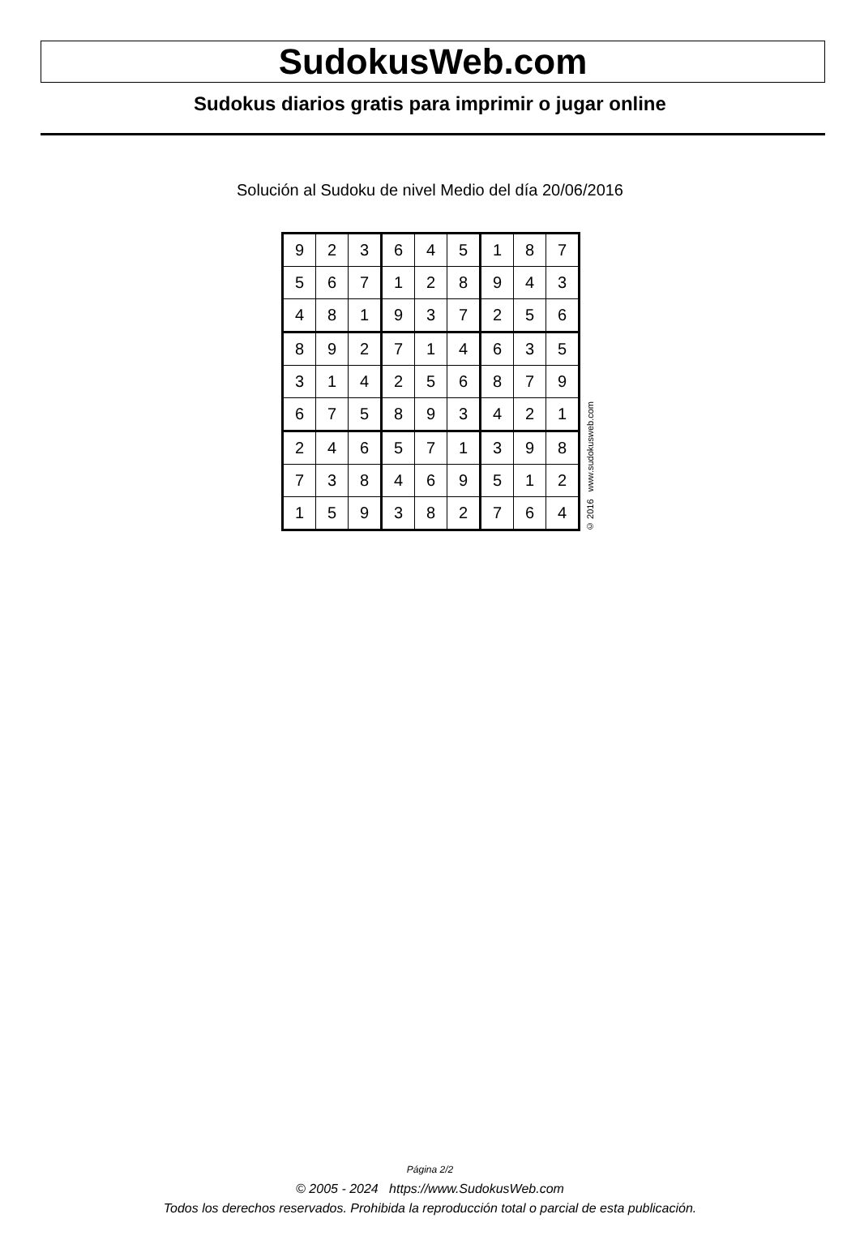SudokusWeb.com
Sudokus diarios gratis para imprimir o jugar online
Solución al Sudoku de nivel Medio del día 20/06/2016
| 9 | 2 | 3 | 6 | 4 | 5 | 1 | 8 | 7 |
| 5 | 6 | 7 | 1 | 2 | 8 | 9 | 4 | 3 |
| 4 | 8 | 1 | 9 | 3 | 7 | 2 | 5 | 6 |
| 8 | 9 | 2 | 7 | 1 | 4 | 6 | 3 | 5 |
| 3 | 1 | 4 | 2 | 5 | 6 | 8 | 7 | 9 |
| 6 | 7 | 5 | 8 | 9 | 3 | 4 | 2 | 1 |
| 2 | 4 | 6 | 5 | 7 | 1 | 3 | 9 | 8 |
| 7 | 3 | 8 | 4 | 6 | 9 | 5 | 1 | 2 |
| 1 | 5 | 9 | 3 | 8 | 2 | 7 | 6 | 4 |
© 2016 www.sudokusweb.com
Página 2/2
© 2005 - 2024 https://www.SudokusWeb.com
Todos los derechos reservados. Prohibida la reproducción total o parcial de esta publicación.